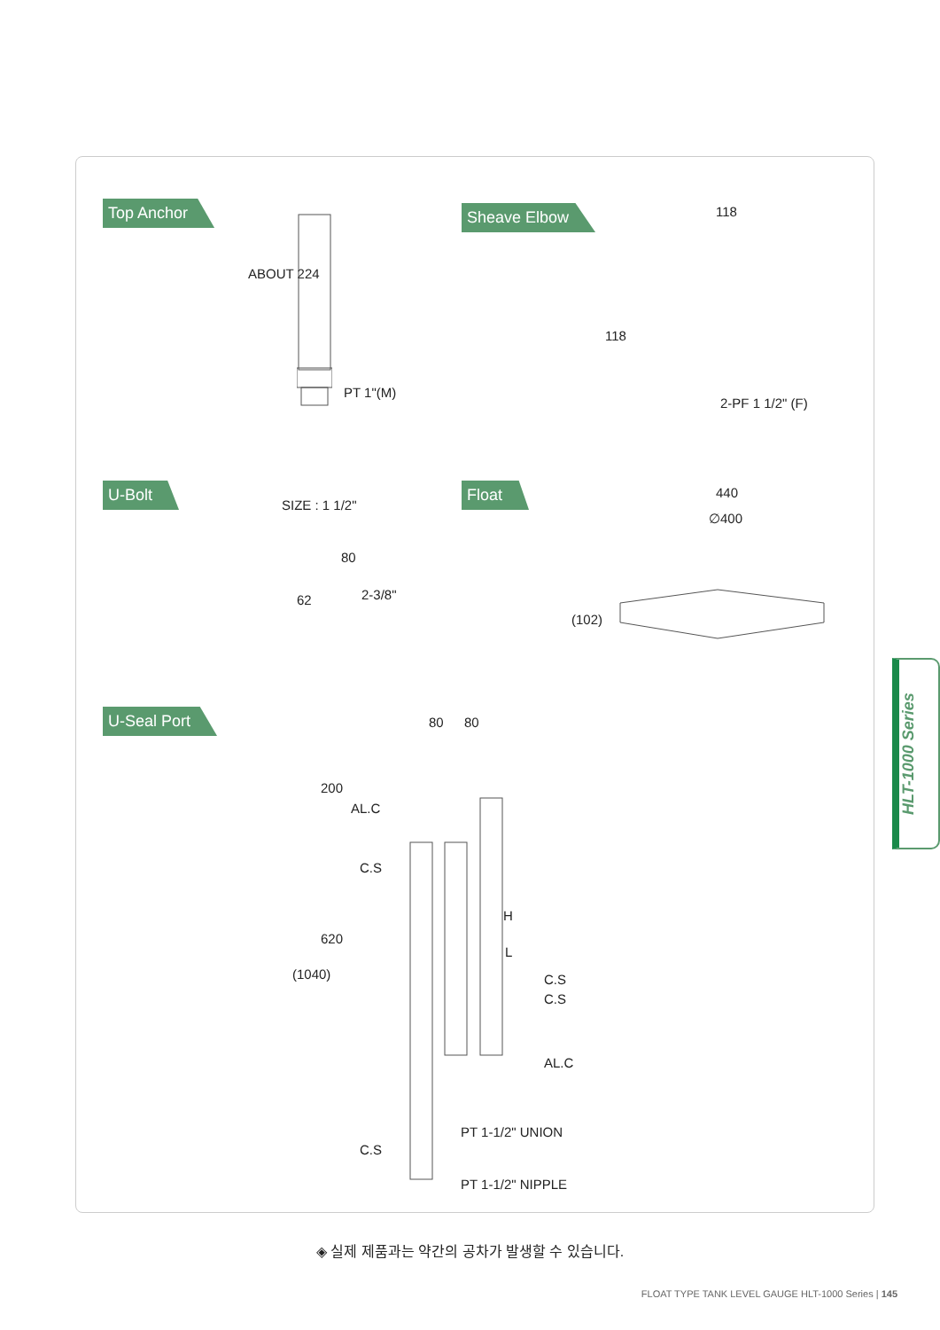Top Anchor
ABOUT 224
PT 1"(M)
Sheave Elbow 118
118
2-PF 1 1/2" (F)
U-Bolt
SIZE : 1 1/2"
80
62 2-3/8"
Float 440
∅400
(102)
U-Seal Port 80 80
200
AL.C
C.S
620
(1040)
H
L
C.S
C.S
AL.C
PT 1-1/2" UNION
C.S
PT 1-1/2" NIPPLE
◈ 실제 제품과는 약간의 공차가 발생할 수 있습니다.
FLOAT TYPE TANK LEVEL GAUGE HLT-1000 Series | 145
HLT-1000 Series